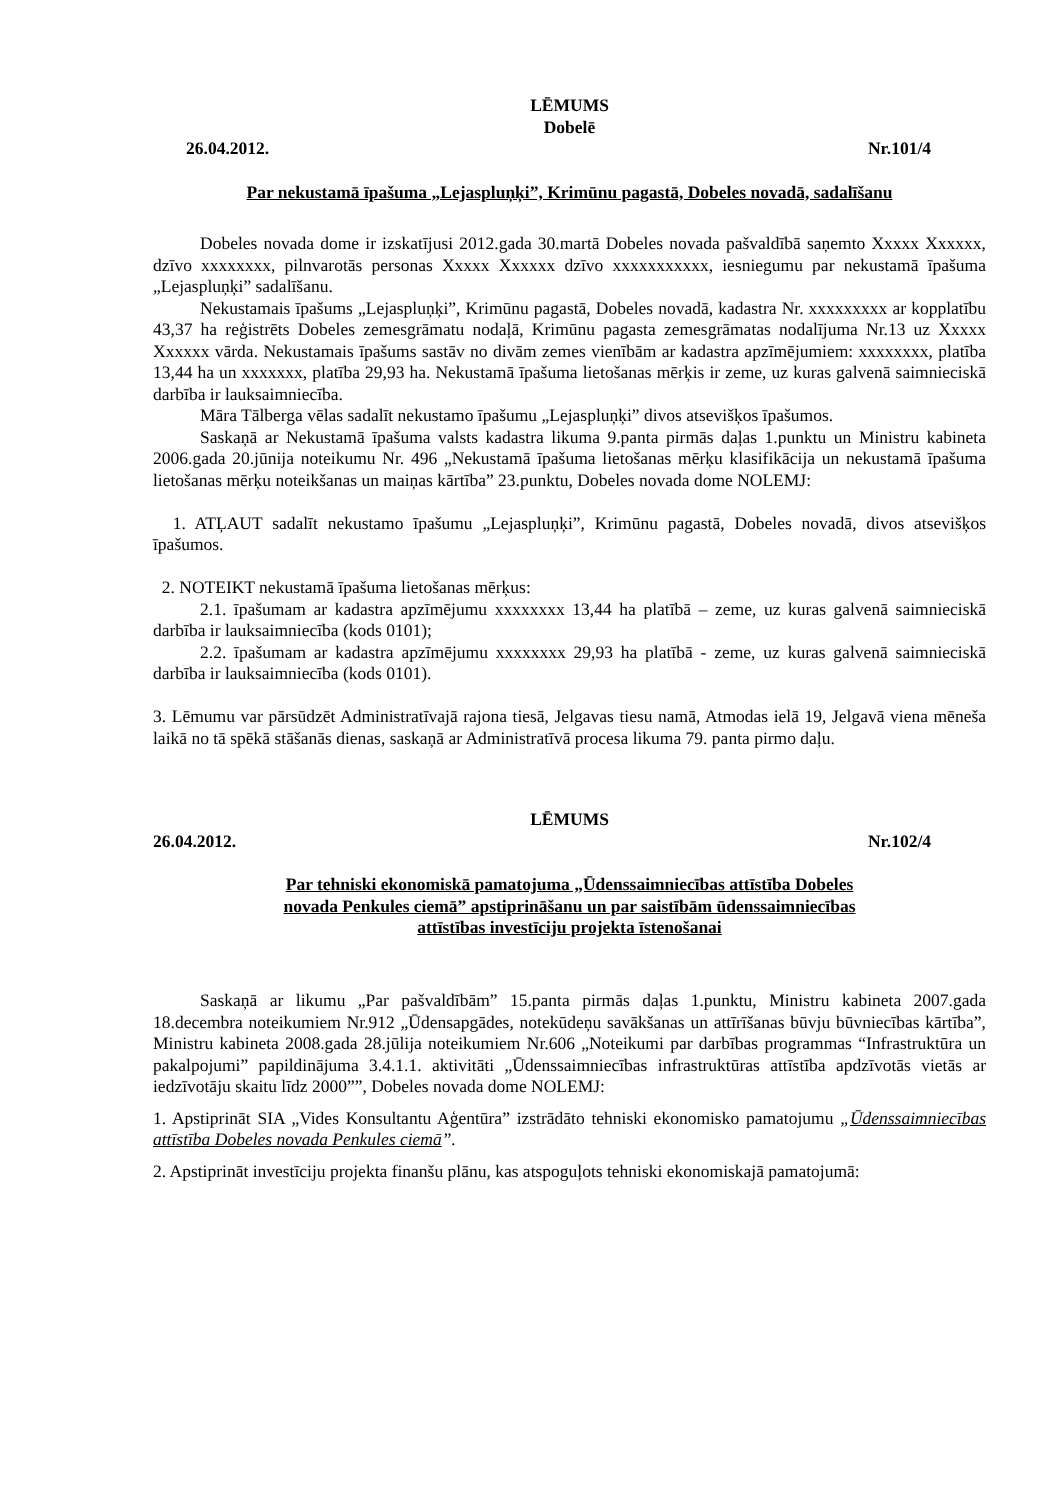LĒMUMS
Dobelē
26.04.2012. Nr.101/4
Par nekustamā īpašuma „Lejaspluņķi”, Krimūnu pagastā, Dobeles novadā, sadalīšanu
Dobeles novada dome ir izskatījusi 2012.gada 30.martā Dobeles novada pašvaldībā saņemto Xxxxx Xxxxxx, dzīvo xxxxxxxx, pilnvarotās personas Xxxxx Xxxxxx dzīvo xxxxxxxxxxx, iesniegumu par nekustamā īpašuma „Lejaspluņķi” sadalīšanu.
Nekustamais īpašums „Lejaspluņķi”, Krimūnu pagastā, Dobeles novadā, kadastra Nr. xxxxxxxxx ar kopplatību 43,37 ha reģistrēts Dobeles zemesgrāmatu nodaļā, Krimūnu pagasta zemesgrāmatas nodalījuma Nr.13 uz Xxxxx Xxxxxx vārda. Nekustamais īpašums sastāv no divām zemes vienībām ar kadastra apzīmējumiem: xxxxxxxx, platība 13,44 ha un xxxxxxx, platība 29,93 ha. Nekustamā īpašuma lietošanas mērķis ir zeme, uz kuras galvenā saimnieciskā darbība ir lauksaimniecība.
Māra Tālberga vēlas sadalīt nekustamo īpašumu „Lejaspluņķi” divos atsevišķos īpašumos.
Saskaņā ar Nekustamā īpašuma valsts kadastra likuma 9.panta pirmās daļas 1.punktu un Ministru kabineta 2006.gada 20.jūnija noteikumu Nr. 496 „Nekustamā īpašuma lietošanas mērķu klasifikācija un nekustamā īpašuma lietošanas mērķu noteikšanas un maiņas kārtība” 23.punktu, Dobeles novada dome NOLEMJ:
1. ATĻAUT sadalīt nekustamo īpašumu „Lejaspluņķi”, Krimūnu pagastā, Dobeles novadā, divos atsevišķos īpašumos.
2. NOTEIKT nekustamā īpašuma lietošanas mērķus:
2.1. īpašumam ar kadastra apzīmējumu xxxxxxxx 13,44 ha platībā – zeme, uz kuras galvenā saimnieciskā darbība ir lauksaimniecība (kods 0101);
2.2. īpašumam ar kadastra apzīmējumu xxxxxxxx 29,93 ha platībā - zeme, uz kuras galvenā saimnieciskā darbība ir lauksaimniecība (kods 0101).
3. Lēmumu var pārsūdzēt Administratīvajā rajona tiesā, Jelgavas tiesu namā, Atmodas ielā 19, Jelgavā viena mēneša laikā no tā spēkā stāšanās dienas, saskaņā ar Administratīvā procesa likuma 79. panta pirmo daļu.
LĒMUMS
26.04.2012. Nr.102/4
Par tehniski ekonomiskā pamatojuma „Ūdenssaimniecības attīstība Dobeles
novada Penkules ciemā” apstiprināšanu un par saistībām ūdenssaimniecības
attīstības investīciju projekta īstenošanai
Saskaņā ar likumu „Par pašvaldībām” 15.panta pirmās daļas 1.punktu, Ministru kabineta 2007.gada 18.decembra noteikumiem Nr.912 „Ūdensapgādes, notekūdeņu savākšanas un attīrīšanas būvju būvniecības kārtība”, Ministru kabineta 2008.gada 28.jūlija noteikumiem Nr.606 „Noteikumi par darbības programmas “Infrastruktūra un pakalpojumi” papildinājuma 3.4.1.1. aktivitāti „Ūdenssaimniecības infrastruktūras attīstība apdzīvotās vietās ar iedzīvotāju skaitu līdz 2000””, Dobeles novada dome NOLEMJ:
1. Apstiprināt SIA „Vides Konsultantu Aģentūra” izstrādāto tehniski ekonomisko pamatojumu „Ūdenssaimniecības attīstība Dobeles novada Penkules ciemā”.
2. Apstiprināt investīciju projekta finanšu plānu, kas atspoguļots tehniski ekonomiskajā pamatojumā: